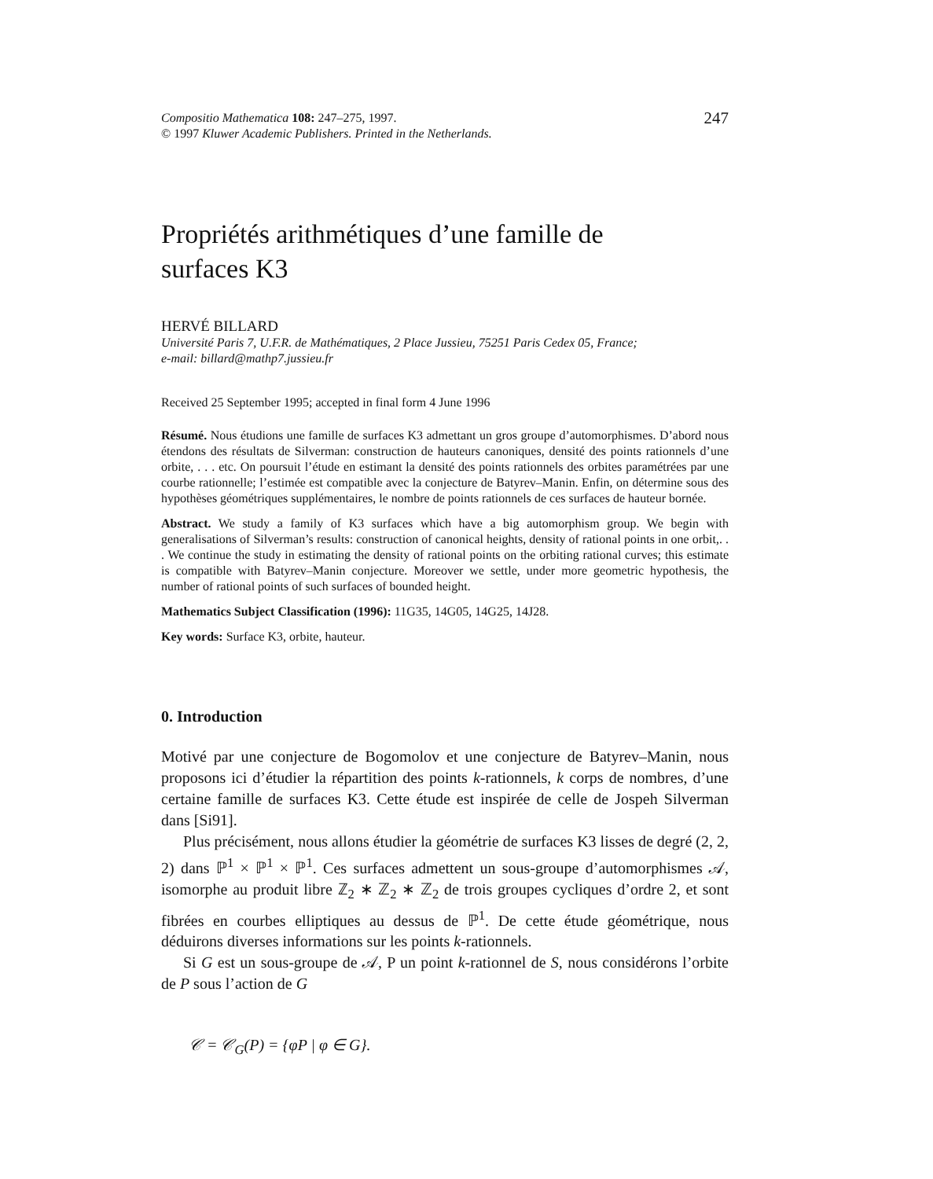Compositio Mathematica 108: 247–275, 1997.
© 1997 Kluwer Academic Publishers. Printed in the Netherlands.
247
Propriétés arithmétiques d’une famille de
surfaces K3
HERVÉ BILLARD
Université Paris 7, U.F.R. de Mathématiques, 2 Place Jussieu, 75251 Paris Cedex 05, France;
e-mail: billard@mathp7.jussieu.fr
Received 25 September 1995; accepted in final form 4 June 1996
Résumé. Nous étudions une famille de surfaces K3 admettant un gros groupe d’automorphismes. D’abord nous étendons des résultats de Silverman: construction de hauteurs canoniques, densité des points rationnels d’une orbite, . . . etc. On poursuit l’étude en estimant la densité des points rationnels des orbites paramétrées par une courbe rationnelle; l’estimée est compatible avec la conjecture de Batyrev–Manin. Enfin, on détermine sous des hypothèses géométriques supplémentaires, le nombre de points rationnels de ces surfaces de hauteur bornée.
Abstract. We study a family of K3 surfaces which have a big automorphism group. We begin with generalisations of Silverman’s results: construction of canonical heights, density of rational points in one orbit,. . . We continue the study in estimating the density of rational points on the orbiting rational curves; this estimate is compatible with Batyrev–Manin conjecture. Moreover we settle, under more geometric hypothesis, the number of rational points of such surfaces of bounded height.
Mathematics Subject Classification (1996): 11G35, 14G05, 14G25, 14J28.
Key words: Surface K3, orbite, hauteur.
0. Introduction
Motivé par une conjecture de Bogomolov et une conjecture de Batyrev–Manin, nous proposons ici d’étudier la répartition des points k-rationnels, k corps de nombres, d’une certaine famille de surfaces K3. Cette étude est inspirée de celle de Jospeh Silverman dans [Si91].
Plus précisément, nous allons étudier la géométrie de surfaces K3 lisses de degré (2, 2, 2) dans ℙ<sup>1</sup> × ℙ<sup>1</sup> × ℙ<sup>1</sup>. Ces surfaces admettent un sous-groupe d’automorphismes 𝒜, isomorphe au produit libre ℤ<sub>2</sub> ∗ ℤ<sub>2</sub> ∗ ℤ<sub>2</sub> de trois groupes cycliques d’ordre 2, et sont fibrées en courbes elliptiques au dessus de ℙ<sup>1</sup>. De cette étude géométrique, nous déduirons diverses informations sur les points k-rationnels.
Si G est un sous-groupe de 𝒜, P un point k-rationnel de S, nous considérons l’orbite de P sous l’action de G
𝒞 = 𝒞<sub>G</sub>(P) = {φP | φ ∈ G}.